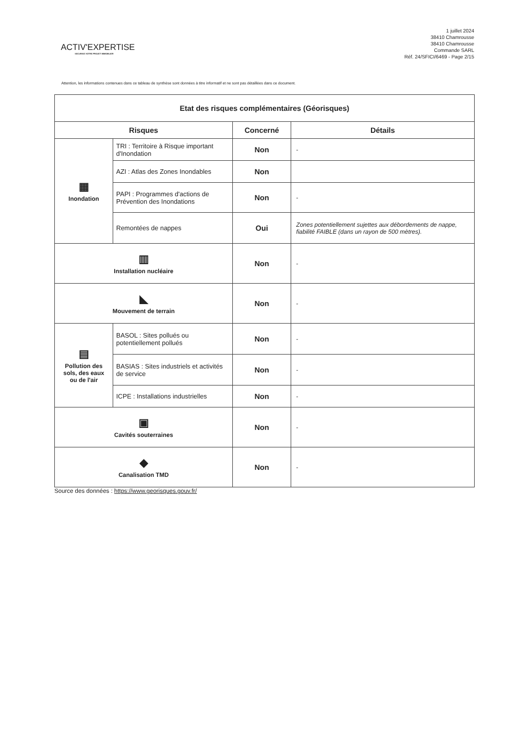ACTIV'EXPERTISE
SECURISE VOTRE PROJET IMMOBILIER
1 juillet 2024
38410 Chamrousse
38410 Chamrousse
Commande SARL
Réf. 24/SFICI/6469 - Page 2/15
Attention, les informations contenues dans ce tableau de synthèse sont données à titre informatif et ne sont pas détaillées dans ce document.
| Etat des risques complémentaires (Géorisques) | | | |
| --- | --- | --- | --- |
| Risques | | Concerné | Détails |
| ▦ Inondation | TRI : Territoire à Risque important d'Inondation | Non | - |
| | AZI : Atlas des Zones Inondables | Non | |
| | PAPI : Programmes d'actions de Prévention des Inondations | Non | - |
| | Remontées de nappes | Oui | Zones potentiellement sujettes aux débordements de nappe, fiabilité FAIBLE (dans un rayon de 500 mètres). |
| ▥ Installation nucléaire | | Non | - |
| ◣ Mouvement de terrain | | Non | - |
| ▤ Pollution des sols, des eaux ou de l'air | BASOL : Sites pollués ou potentiellement pollués | Non | - |
| | BASIAS : Sites industriels et activités de service | Non | - |
| | ICPE : Installations industrielles | Non | - |
| ▣ Cavités souterraines | | Non | - |
| ◆ Canalisation TMD | | Non | - |
Source des données : https://www.georisques.gouv.fr/